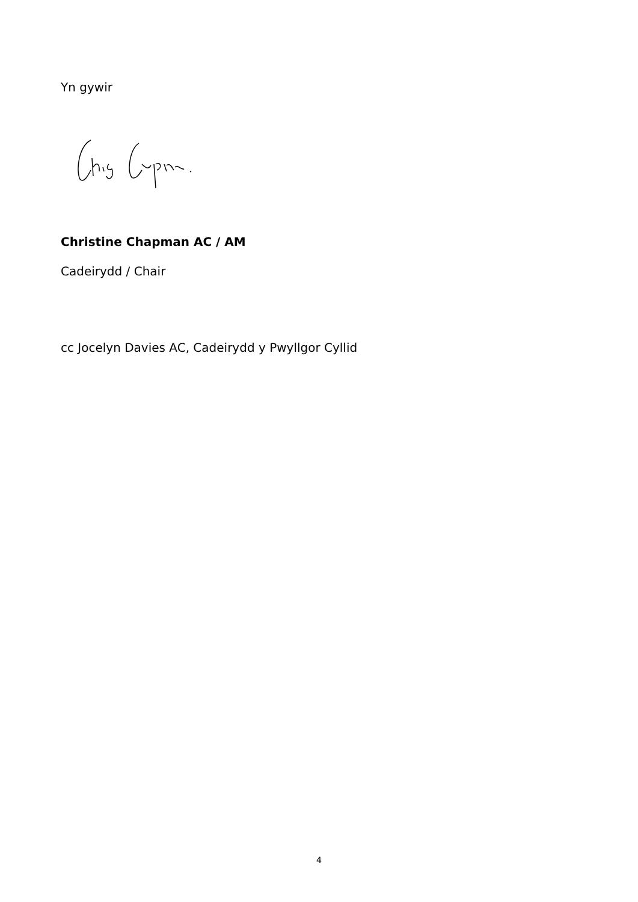Yn gywir
Christine Chapman AC / AM
Cadeirydd / Chair
cc Jocelyn Davies AC, Cadeirydd y Pwyllgor Cyllid
4